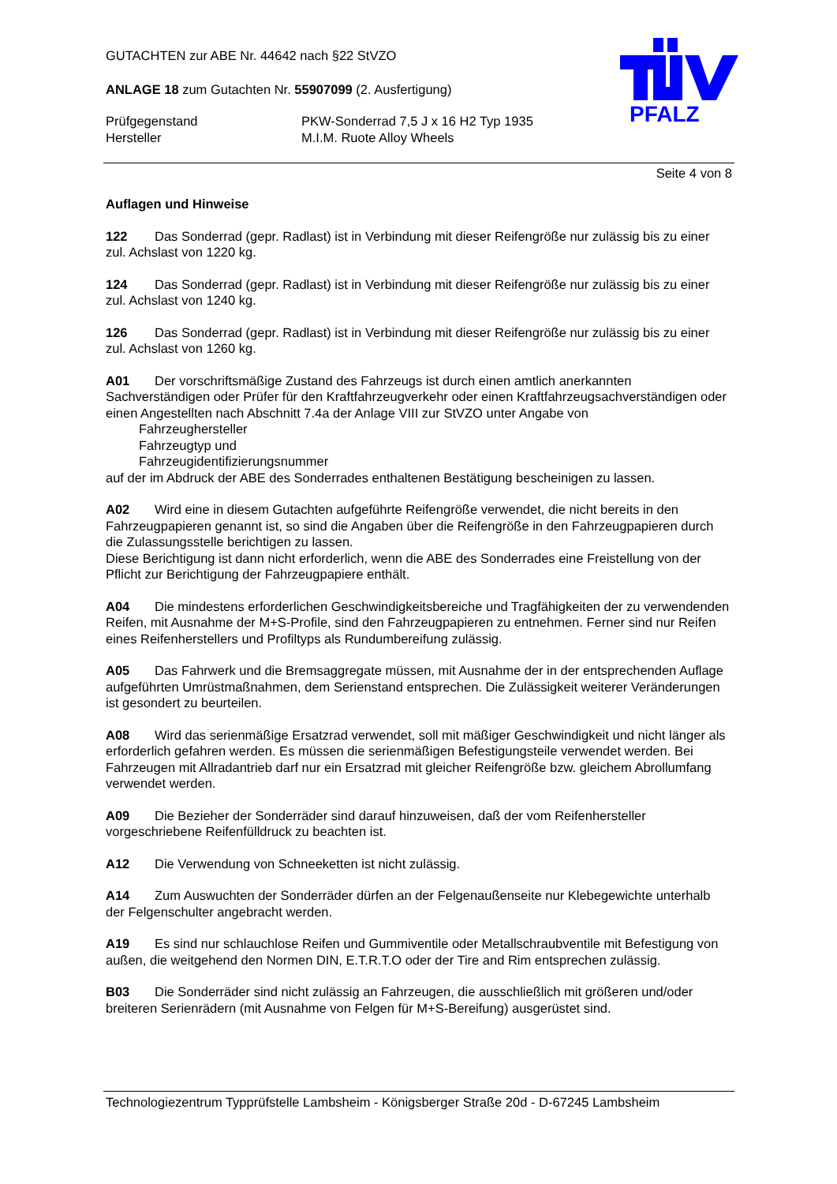PFALZ
GUTACHTEN zur ABE Nr. 44642 nach §22 StVZO
ANLAGE 18 zum Gutachten Nr. 55907099 (2. Ausfertigung)
Prüfgegenstand PKW-Sonderrad 7,5 J x 16 H2 Typ 1935
Hersteller M.I.M. Ruote Alloy Wheels
Seite 4 von 8
Auflagen und Hinweise
122 Das Sonderrad (gepr. Radlast) ist in Verbindung mit dieser Reifengröße nur zulässig bis zu einer zul. Achslast von 1220 kg.
124 Das Sonderrad (gepr. Radlast) ist in Verbindung mit dieser Reifengröße nur zulässig bis zu einer zul. Achslast von 1240 kg.
126 Das Sonderrad (gepr. Radlast) ist in Verbindung mit dieser Reifengröße nur zulässig bis zu einer zul. Achslast von 1260 kg.
A01 Der vorschriftsmäßige Zustand des Fahrzeugs ist durch einen amtlich anerkannten Sachverständigen oder Prüfer für den Kraftfahrzeugverkehr oder einen Kraftfahrzeugsachverständigen oder einen Angestellten nach Abschnitt 7.4a der Anlage VIII zur StVZO unter Angabe von
Fahrzeughersteller
Fahrzeugtyp und
Fahrzeugidentifizierungsnummer
auf der im Abdruck der ABE des Sonderrades enthaltenen Bestätigung bescheinigen zu lassen.
A02 Wird eine in diesem Gutachten aufgeführte Reifengröße verwendet, die nicht bereits in den Fahrzeugpapieren genannt ist, so sind die Angaben über die Reifengröße in den Fahrzeugpapieren durch die Zulassungsstelle berichtigen zu lassen.
Diese Berichtigung ist dann nicht erforderlich, wenn die ABE des Sonderrades eine Freistellung von der Pflicht zur Berichtigung der Fahrzeugpapiere enthält.
A04 Die mindestens erforderlichen Geschwindigkeitsbereiche und Tragfähigkeiten der zu verwendenden Reifen, mit Ausnahme der M+S-Profile, sind den Fahrzeugpapieren zu entnehmen. Ferner sind nur Reifen eines Reifenherstellers und Profiltyps als Rundumbereifung zulässig.
A05 Das Fahrwerk und die Bremsaggregate müssen, mit Ausnahme der in der entsprechenden Auflage aufgeführten Umrüstmaßnahmen, dem Serienstand entsprechen. Die Zulässigkeit weiterer Veränderungen ist gesondert zu beurteilen.
A08 Wird das serienmäßige Ersatzrad verwendet, soll mit mäßiger Geschwindigkeit und nicht länger als erforderlich gefahren werden. Es müssen die serienmäßigen Befestigungsteile verwendet werden. Bei Fahrzeugen mit Allradantrieb darf nur ein Ersatzrad mit gleicher Reifengröße bzw. gleichem Abrollumfang verwendet werden.
A09 Die Bezieher der Sonderräder sind darauf hinzuweisen, daß der vom Reifenhersteller vorgeschriebene Reifenfülldruck zu beachten ist.
A12 Die Verwendung von Schneeketten ist nicht zulässig.
A14 Zum Auswuchten der Sonderräder dürfen an der Felgenaußenseite nur Klebegewichte unterhalb der Felgenschulter angebracht werden.
A19 Es sind nur schlauchlose Reifen und Gummiventile oder Metallschraubventile mit Befestigung von außen, die weitgehend den Normen DIN, E.T.R.T.O oder der Tire and Rim entsprechen zulässig.
B03 Die Sonderräder sind nicht zulässig an Fahrzeugen, die ausschließlich mit größeren und/oder breiteren Serienrädern (mit Ausnahme von Felgen für M+S-Bereifung) ausgerüstet sind.
Technologiezentrum Typprüfstelle Lambsheim - Königsberger Straße 20d - D-67245 Lambsheim